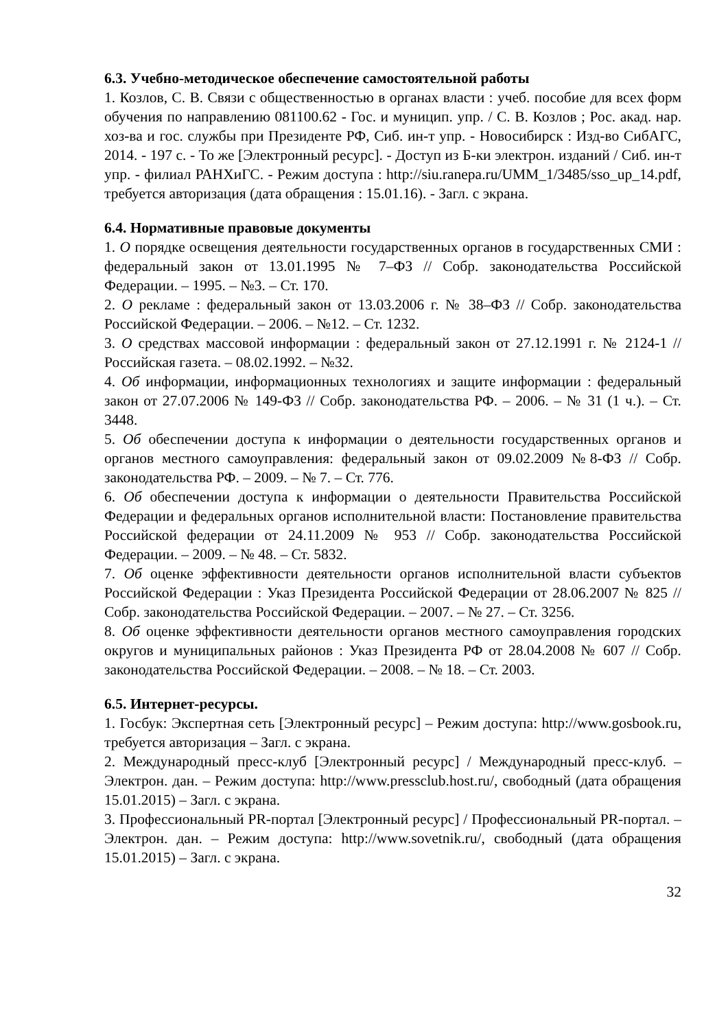6.3. Учебно-методическое обеспечение самостоятельной работы
1. Козлов, С. В. Связи с общественностью в органах власти : учеб. пособие для всех форм обучения по направлению 081100.62 - Гос. и муницип. упр. / С. В. Козлов ; Рос. акад. нар. хоз-ва и гос. службы при Президенте РФ, Сиб. ин-т упр. - Новосибирск : Изд-во СибАГС, 2014. - 197 с. - То же [Электронный ресурс]. - Доступ из Б-ки электрон. изданий / Сиб. ин-т упр. - филиал РАНХиГС. - Режим доступа : http://siu.ranepa.ru/UMM_1/3485/sso_up_14.pdf, требуется авторизация (дата обращения : 15.01.16). - Загл. с экрана.
6.4. Нормативные правовые документы
1. О порядке освещения деятельности государственных органов в государственных СМИ : федеральный закон от 13.01.1995 № 7–ФЗ // Собр. законодательства Российской Федерации. – 1995. – №3. – Ст. 170.
2. О рекламе : федеральный закон от 13.03.2006 г. № 38–ФЗ // Собр. законодательства Российской Федерации. – 2006. – №12. – Ст. 1232.
3. О средствах массовой информации : федеральный закон от 27.12.1991 г. № 2124-1 // Российская газета. – 08.02.1992. – №32.
4. Об информации, информационных технологиях и защите информации : федеральный закон от 27.07.2006 № 149-ФЗ // Собр. законодательства РФ. – 2006. – № 31 (1 ч.). – Ст. 3448.
5. Об обеспечении доступа к информации о деятельности государственных органов и органов местного самоуправления: федеральный закон от 09.02.2009 №8-ФЗ // Собр. законодательства РФ. – 2009. – № 7. – Ст. 776.
6. Об обеспечении доступа к информации о деятельности Правительства Российской Федерации и федеральных органов исполнительной власти: Постановление правительства Российской федерации от 24.11.2009 № 953 // Собр. законодательства Российской Федерации. – 2009. – № 48. – Ст. 5832.
7. Об оценке эффективности деятельности органов исполнительной власти субъектов Российской Федерации : Указ Президента Российской Федерации от 28.06.2007 № 825 // Собр. законодательства Российской Федерации. – 2007. – № 27. – Ст. 3256.
8. Об оценке эффективности деятельности органов местного самоуправления городских округов и муниципальных районов : Указ Президента РФ от 28.04.2008 № 607 // Собр. законодательства Российской Федерации. – 2008. – № 18. – Ст. 2003.
6.5. Интернет-ресурсы.
1. Госбук: Экспертная сеть [Электронный ресурс] – Режим доступа: http://www.gosbook.ru, требуется авторизация – Загл. с экрана.
2. Международный пресс-клуб [Электронный ресурс] / Международный пресс-клуб. – Электрон. дан. – Режим доступа: http://www.pressclub.host.ru/, свободный (дата обращения 15.01.2015) – Загл. с экрана.
3. Профессиональный PR-портал [Электронный ресурс] / Профессиональный PR-портал. – Электрон. дан. – Режим доступа: http://www.sovetnik.ru/, свободный (дата обращения 15.01.2015) – Загл. с экрана.
32